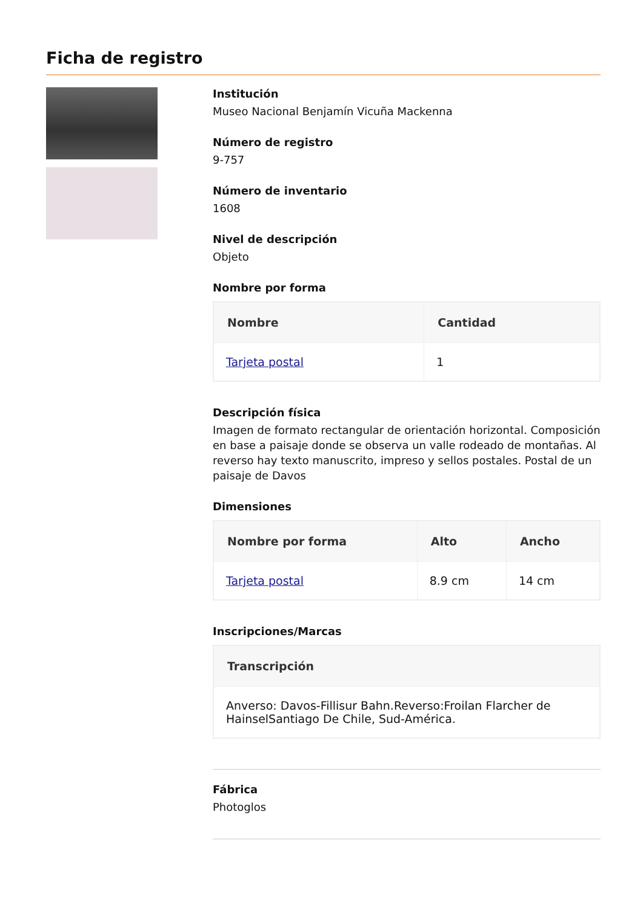Ficha de registro
Institución
Museo Nacional Benjamín Vicuña Mackenna
Número de registro
9-757
Número de inventario
1608
Nivel de descripción
Objeto
Nombre por forma
| Nombre | Cantidad |
| --- | --- |
| Tarjeta postal | 1 |
Descripción física
Imagen de formato rectangular de orientación horizontal. Composición en base a paisaje donde se observa un valle rodeado de montañas. Al reverso hay texto manuscrito, impreso y sellos postales. Postal de un paisaje de Davos
Dimensiones
| Nombre por forma | Alto | Ancho |
| --- | --- | --- |
| Tarjeta postal | 8.9 cm | 14 cm |
Inscripciones/Marcas
| Transcripción |
| --- |
| Anverso: Davos-Fillisur Bahn.Reverso:Froilan Flarcher de HainselSantiago De Chile, Sud-América. |
Fábrica
Photoglos